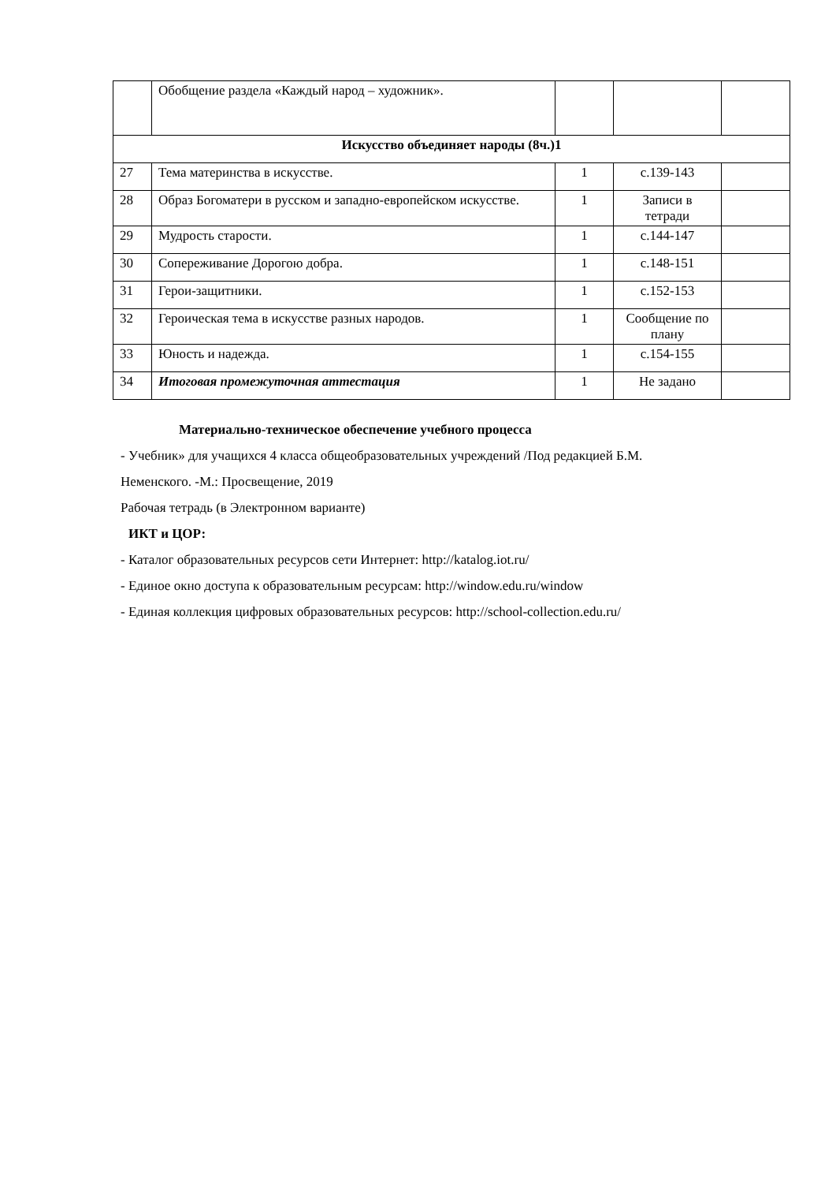| | Обобщение раздела «Каждый народ – художник». | | | |
| Искусство объединяет народы (8ч.)1 | | | | |
| 27 | Тема материнства в искусстве. | 1 | с.139-143 | |
| 28 | Образ Богоматери в русском и западно-европейском искусстве. | 1 | Записи в тетради | |
| 29 | Мудрость старости. | 1 | с.144-147 | |
| 30 | Сопереживание Дорогою добра. | 1 | с.148-151 | |
| 31 | Герои-защитники. | 1 | с.152-153 | |
| 32 | Героическая тема в искусстве разных народов. | 1 | Сообщение по плану | |
| 33 | Юность и надежда. | 1 | с.154-155 | |
| 34 | Итоговая промежуточная аттестация | 1 | Не задано | |
Материально-техническое обеспечение учебного процесса
- Учебник» для учащихся 4 класса общеобразовательных учреждений /Под редакцией Б.М.
Неменского. -М.: Просвещение, 2019
Рабочая тетрадь (в Электронном варианте)
ИКТ и ЦОР:
- Каталог образовательных ресурсов сети Интернет: http://katalog.iot.ru/
- Единое окно доступа к образовательным ресурсам: http://window.edu.ru/window
- Единая коллекция цифровых образовательных ресурсов: http://school-collection.edu.ru/